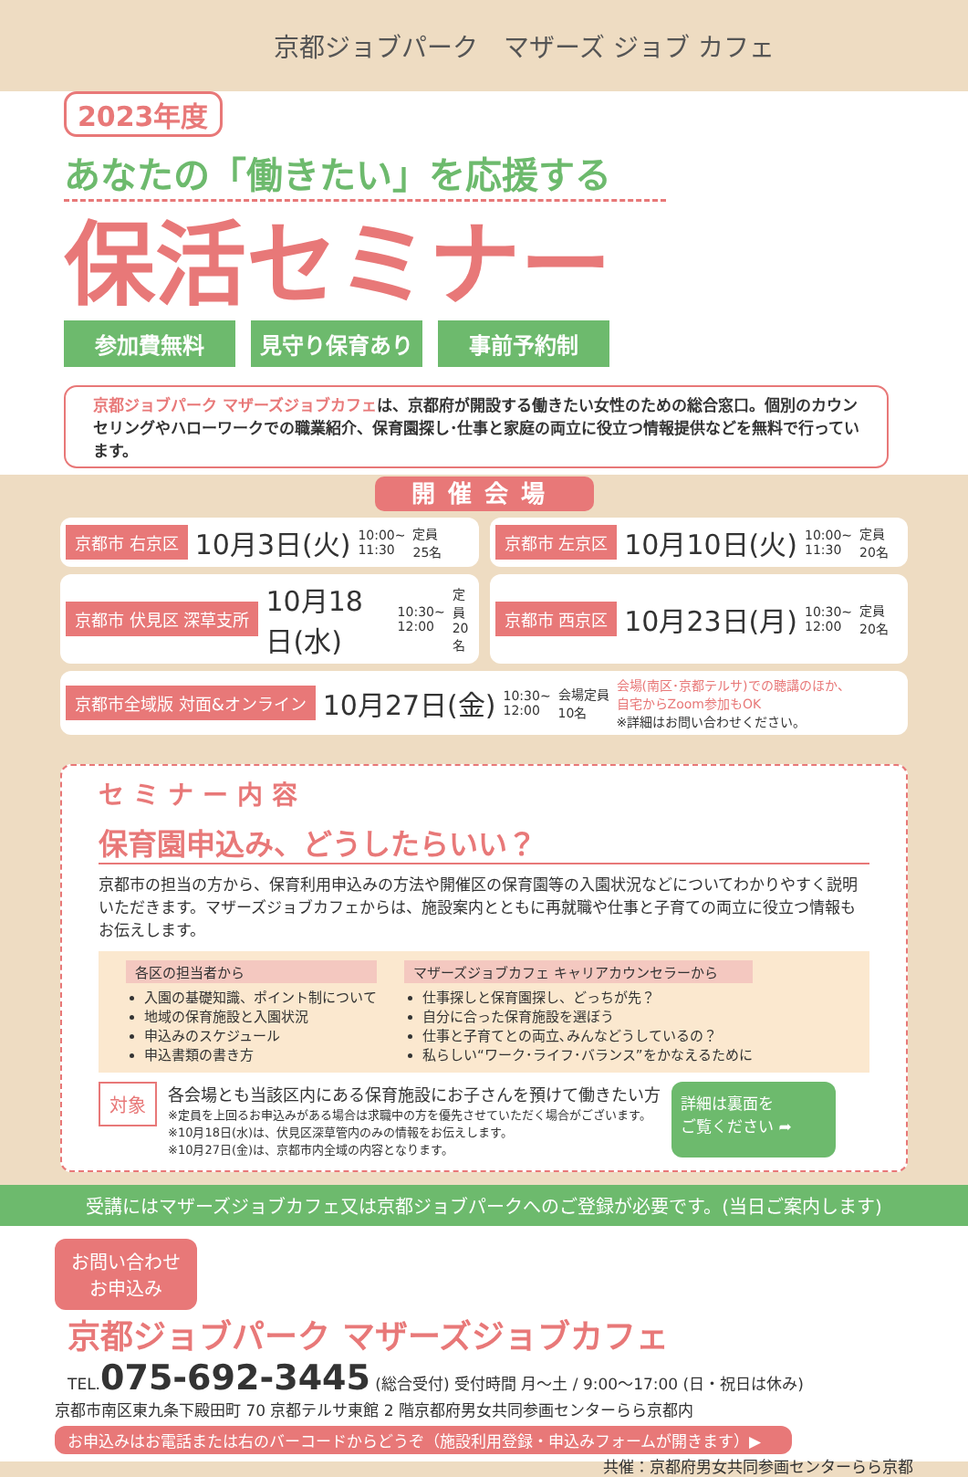京都ジョブパーク　マザーズ ジョブ カフェ
2023年度
あなたの「働きたい」を応援する
保活セミナー
参加費無料 見守り保育あり 事前予約制
京都ジョブパーク マザーズジョブカフェは、京都府が開設する働きたい女性のための総合窓口。個別のカウンセリングやハローワークでの職業紹介、保育園探し･仕事と家庭の両立に役立つ情報提供などを無料で行っています。
開催会場
京都市 右京区 10月3日(火) 10:00~
11:30 定員
25名
京都市 左京区 10月10日(火) 10:00~
11:30 定員
20名
京都市 伏見区 深草支所 10月18日(水) 10:30~
12:00 定員
20名
京都市 西京区 10月23日(月) 10:30~
12:00 定員
20名
京都市全域版 対面&オンライン 10月27日(金) 10:30~
12:00 会場定員
10名 会場(南区･京都テルサ)での聴講のほか、
自宅からZoom参加もOK
※詳細はお問い合わせください。
セミナー内容
保育園申込み、どうしたらいい？
京都市の担当の方から、保育利用申込みの方法や開催区の保育園等の入園状況などについてわかりやすく説明いただきます。マザーズジョブカフェからは、施設案内とともに再就職や仕事と子育ての両立に役立つ情報もお伝えします。
各区の担当者から
入園の基礎知識、ポイント制について
地域の保育施設と入園状況
申込みのスケジュール
申込書類の書き方
マザーズジョブカフェ キャリアカウンセラーから
仕事探しと保育園探し、どっちが先？
自分に合った保育施設を選ぼう
仕事と子育てとの両立､みんなどうしているの？
私らしい“ワーク･ライフ･バランス”をかなえるために
対象
各会場とも当該区内にある保育施設にお子さんを預けて働きたい方
※定員を上回るお申込みがある場合は求職中の方を優先させていただく場合がございます。
※10月18日(水)は、伏見区深草管内のみの情報をお伝えします。
※10月27日(金)は、京都市内全域の内容となります。
詳細は裏面を
ご覧ください ➦
受講にはマザーズジョブカフェ又は京都ジョブパークへのご登録が必要です。(当日ご案内します)
お問い合わせ
お申込み
京都ジョブパーク マザーズジョブカフェ
TEL.075-692-3445 (総合受付) 受付時間 月～土 / 9:00～17:00 (日・祝日は休み)
京都市南区東九条下殿田町 70 京都テルサ東館 2 階京都府男女共同参画センターらら京都内
お申込みはお電話または右のバーコードからどうぞ（施設利用登録・申込みフォームが開きます）▶
共催：京都府男女共同参画センターらら京都